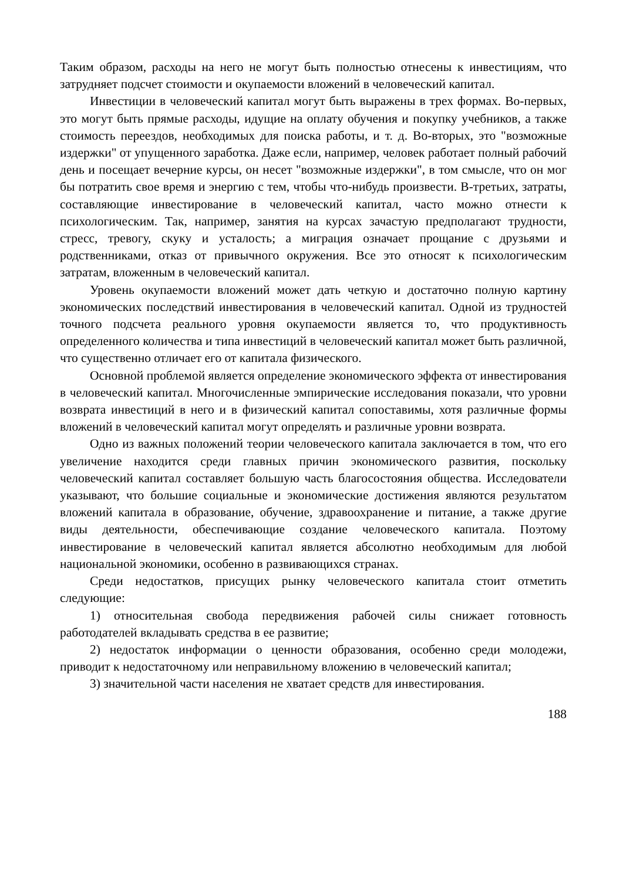Таким образом, расходы на него не могут быть полностью отнесены к инвестициям, что затрудняет подсчет стоимости и окупаемости вложений в человеческий капитал.
Инвестиции в человеческий капитал могут быть выражены в трех формах. Во-первых, это могут быть прямые расходы, идущие на оплату обучения и покупку учебников, а также стоимость переездов, необходимых для поиска работы, и т. д. Во-вторых, это "возможные издержки" от упущенного заработка. Даже если, например, человек работает полный рабочий день и посещает вечерние курсы, он несет "возможные издержки", в том смысле, что он мог бы потратить свое время и энергию с тем, чтобы что-нибудь произвести. В-третьих, затраты, составляющие инвестирование в человеческий капитал, часто можно отнести к психологическим. Так, например, занятия на курсах зачастую предполагают трудности, стресс, тревогу, скуку и усталость; а миграция означает прощание с друзьями и родственниками, отказ от привычного окружения. Все это относят к психологическим затратам, вложенным в человеческий капитал.
Уровень окупаемости вложений может дать четкую и достаточно полную картину экономических последствий инвестирования в человеческий капитал. Одной из трудностей точного подсчета реального уровня окупаемости является то, что продуктивность определенного количества и типа инвестиций в человеческий капитал может быть различной, что существенно отличает его от капитала физического.
Основной проблемой является определение экономического эффекта от инвестирования в человеческий капитал. Многочисленные эмпирические исследования показали, что уровни возврата инвестиций в него и в физический капитал сопоставимы, хотя различные формы вложений в человеческий капитал могут определять и различные уровни возврата.
Одно из важных положений теории человеческого капитала заключается в том, что его увеличение находится среди главных причин экономического развития, поскольку человеческий капитал составляет большую часть благосостояния общества. Исследователи указывают, что большие социальные и экономические достижения являются результатом вложений капитала в образование, обучение, здравоохранение и питание, а также другие виды деятельности, обеспечивающие создание человеческого капитала. Поэтому инвестирование в человеческий капитал является абсолютно необходимым для любой национальной экономики, особенно в развивающихся странах.
Среди недостатков, присущих рынку человеческого капитала стоит отметить следующие:
1) относительная свобода передвижения рабочей силы снижает готовность работодателей вкладывать средства в ее развитие;
2) недостаток информации о ценности образования, особенно среди молодежи, приводит к недостаточному или неправильному вложению в человеческий капитал;
3) значительной части населения не хватает средств для инвестирования.
188